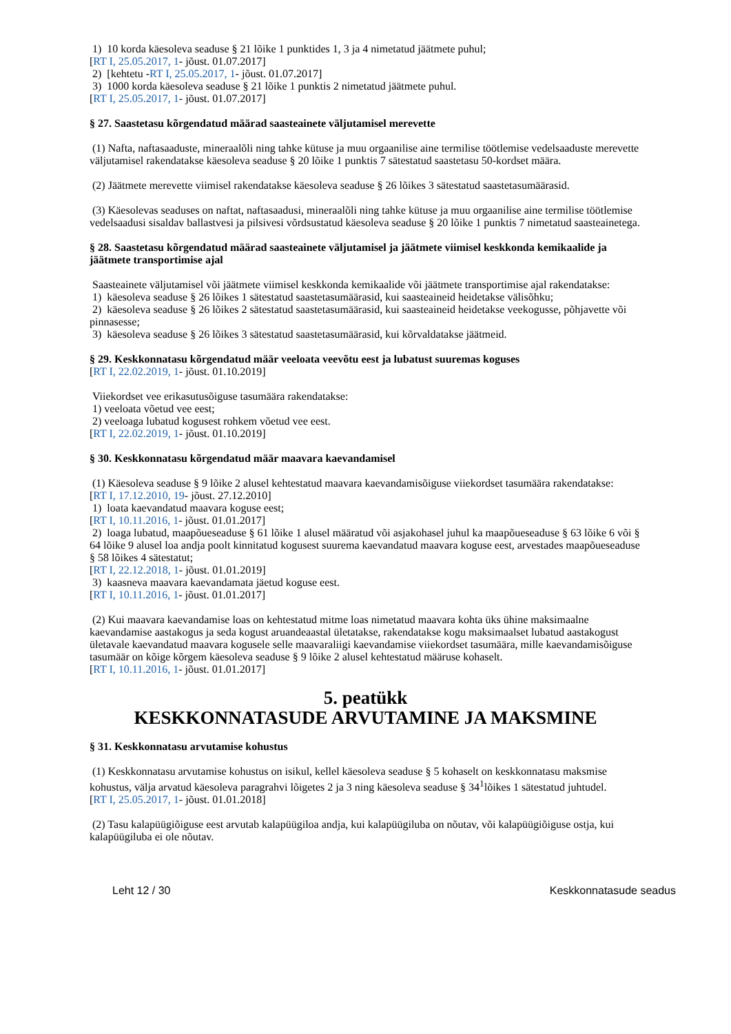1) 10 korda käesoleva seaduse § 21 lõike 1 punktides 1, 3 ja 4 nimetatud jäätmete puhul;
[RT I, 25.05.2017, 1- jõust. 01.07.2017]
2) [kehtetu -RT I, 25.05.2017, 1- jõust. 01.07.2017]
3) 1000 korda käesoleva seaduse § 21 lõike 1 punktis 2 nimetatud jäätmete puhul.
[RT I, 25.05.2017, 1- jõust. 01.07.2017]
§ 27. Saastetasu kõrgendatud määrad saasteainete väljutamisel merevette
(1) Nafta, naftasaaduste, mineraalõli ning tahke kütuse ja muu orgaanilise aine termilise töötlemise vedelsaaduste merevette väljutamisel rakendatakse käesoleva seaduse § 20 lõike 1 punktis 7 sätestatud saastetasu 50-kordset määra.
(2) Jäätmete merevette viimisel rakendatakse käesoleva seaduse § 26 lõikes 3 sätestatud saastetasumäärasid.
(3) Käesolevas seaduses on naftat, naftasaadusi, mineraalõli ning tahke kütuse ja muu orgaanilise aine termilise töötlemise vedelsaadusi sisaldav ballastvesi ja pilsivesi võrdsustatud käesoleva seaduse § 20 lõike 1 punktis 7 nimetatud saasteainetega.
§ 28. Saastetasu kõrgendatud määrad saasteainete väljutamisel ja jäätmete viimisel keskkonda kemikaalide ja jäätmete transportimise ajal
Saasteainete väljutamisel või jäätmete viimisel keskkonda kemikaalide või jäätmete transportimise ajal rakendatakse:
1) käesoleva seaduse § 26 lõikes 1 sätestatud saastetasumäärasid, kui saasteaineid heidetakse välisõhku;
2) käesoleva seaduse § 26 lõikes 2 sätestatud saastetasumäärasid, kui saasteaineid heidetakse veekogusse, põhjavette või pinnasesse;
3) käesoleva seaduse § 26 lõikes 3 sätestatud saastetasumäärasid, kui kõrvaldatakse jäätmeid.
§ 29. Keskkonnatasu kõrgendatud määr veeloata veevõtu eest ja lubatust suuremas koguses
[RT I, 22.02.2019, 1- jõust. 01.10.2019]
Viiekordset vee erikasutusõiguse tasumäära rakendatakse:
1) veeloata võetud vee eest;
2) veeloaga lubatud kogusest rohkem võetud vee eest.
[RT I, 22.02.2019, 1- jõust. 01.10.2019]
§ 30. Keskkonnatasu kõrgendatud määr maavara kaevandamisel
(1) Käesoleva seaduse § 9 lõike 2 alusel kehtestatud maavara kaevandamisõiguse viiekordset tasumäära rakendatakse:
[RT I, 17.12.2010, 19- jõust. 27.12.2010]
1) loata kaevandatud maavara koguse eest;
[RT I, 10.11.2016, 1- jõust. 01.01.2017]
2) loaga lubatud, maapõueseaduse § 61 lõike 1 alusel määratud või asjakohasel juhul ka maapõueseaduse § 63 lõike 6 või § 64 lõike 9 alusel loa andja poolt kinnitatud kogusest suurema kaevandatud maavara koguse eest, arvestades maapõueseaduse § 58 lõikes 4 sätestatut;
[RT I, 22.12.2018, 1- jõust. 01.01.2019]
3) kaasneva maavara kaevandamata jäetud koguse eest.
[RT I, 10.11.2016, 1- jõust. 01.01.2017]
(2) Kui maavara kaevandamise loas on kehtestatud mitme loas nimetatud maavara kohta üks ühine maksimaalne kaevandamise aastakogus ja seda kogust aruandeaastal ületatakse, rakendatakse kogu maksimaalset lubatud aastakogust ületavale kaevandatud maavara kogusele selle maavaraliigi kaevandamise viiekordset tasumäära, mille kaevandamisõiguse tasumäär on kõige kõrgem käesoleva seaduse § 9 lõike 2 alusel kehtestatud määruse kohaselt.
[RT I, 10.11.2016, 1- jõust. 01.01.2017]
5. peatükk
KESKKONNATASUDE ARVUTAMINE JA MAKSMINE
§ 31. Keskkonnatasu arvutamise kohustus
(1) Keskkonnatasu arvutamise kohustus on isikul, kellel käesoleva seaduse § 5 kohaselt on keskkonnatasu maksmise kohustus, välja arvatud käesoleva paragrahvi lõigetes 2 ja 3 ning käesoleva seaduse § 34<sup>1</sup>lõikes 1 sätestatud juhtudel.
[RT I, 25.05.2017, 1- jõust. 01.01.2018]
(2) Tasu kalapüügiõiguse eest arvutab kalapüügiloa andja, kui kalapüügiluba on nõutav, või kalapüügiõiguse ostja, kui kalapüügiluba ei ole nõutav.
Leht 12 / 30 Keskkonnatasude seadus